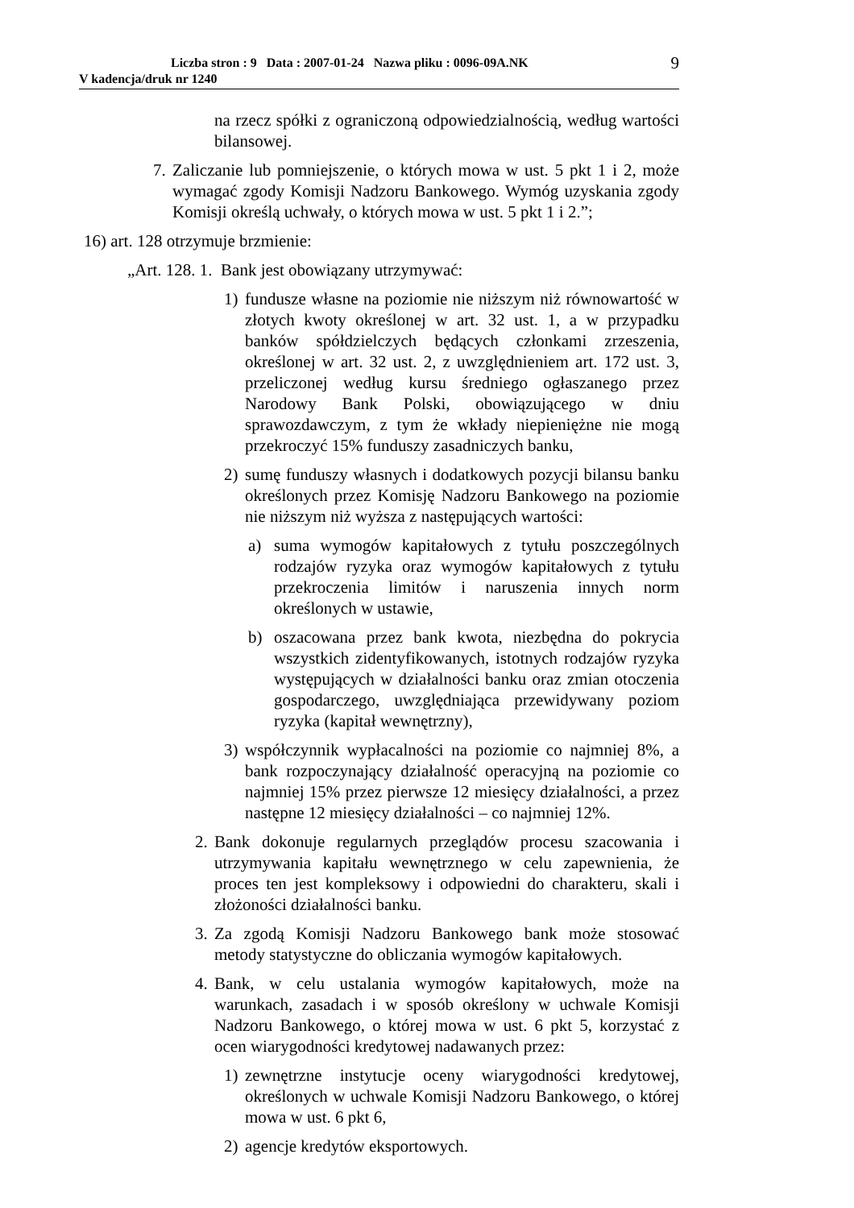Liczba stron : 9 Data : 2007-01-24 Nazwa pliku : 0096-09A.NK 9
V kadencja/druk nr 1240
na rzecz spółki z ograniczoną odpowiedzialnością, według wartości bilansowej.
7. Zaliczanie lub pomniejszenie, o których mowa w ust. 5 pkt 1 i 2, może wymagać zgody Komisji Nadzoru Bankowego. Wymóg uzyskania zgody Komisji określą uchwały, o których mowa w ust. 5 pkt 1 i 2.”;
16) art. 128 otrzymuje brzmienie:
„Art. 128. 1. Bank jest obowiązany utrzymywać:
1) fundusze własne na poziomie nie niższym niż równowartość w złotych kwoty określonej w art. 32 ust. 1, a w przypadku banków spółdzielczych będących członkami zrzeszenia, określonej w art. 32 ust. 2, z uwzględnieniem art. 172 ust. 3, przeliczonej według kursu średniego ogłaszanego przez Narodowy Bank Polski, obowiązującego w dniu sprawozdawczym, z tym że wkłady niepieniężne nie mogą przekroczyć 15% funduszy zasadniczych banku,
2) sumę funduszy własnych i dodatkowych pozycji bilansu banku określonych przez Komisję Nadzoru Bankowego na poziomie nie niższym niż wyższa z następujących wartości:
a) suma wymogów kapitałowych z tytułu poszczególnych rodzajów ryzyka oraz wymogów kapitałowych z tytułu przekroczenia limitów i naruszenia innych norm określonych w ustawie,
b) oszacowana przez bank kwota, niezbędna do pokrycia wszystkich zidentyfikowanych, istotnych rodzajów ryzyka występujących w działalności banku oraz zmian otoczenia gospodarczego, uwzględniająca przewidywany poziom ryzyka (kapitał wewnętrzny),
3) współczynnik wypłacalności na poziomie co najmniej 8%, a bank rozpoczynający działalność operacyjną na poziomie co najmniej 15% przez pierwsze 12 miesięcy działalności, a przez następne 12 miesięcy działalności – co najmniej 12%.
2. Bank dokonuje regularnych przeglądów procesu szacowania i utrzymywania kapitału wewnętrznego w celu zapewnienia, że proces ten jest kompleksowy i odpowiedni do charakteru, skali i złożoności działalności banku.
3. Za zgodą Komisji Nadzoru Bankowego bank może stosować metody statystyczne do obliczania wymogów kapitałowych.
4. Bank, w celu ustalania wymogów kapitałowych, może na warunkach, zasadach i w sposób określony w uchwale Komisji Nadzoru Bankowego, o której mowa w ust. 6 pkt 5, korzystać z ocen wiarygodności kredytowej nadawanych przez:
1) zewnętrzne instytucje oceny wiarygodności kredytowej, określonych w uchwale Komisji Nadzoru Bankowego, o której mowa w ust. 6 pkt 6,
2) agencje kredytów eksportowych.